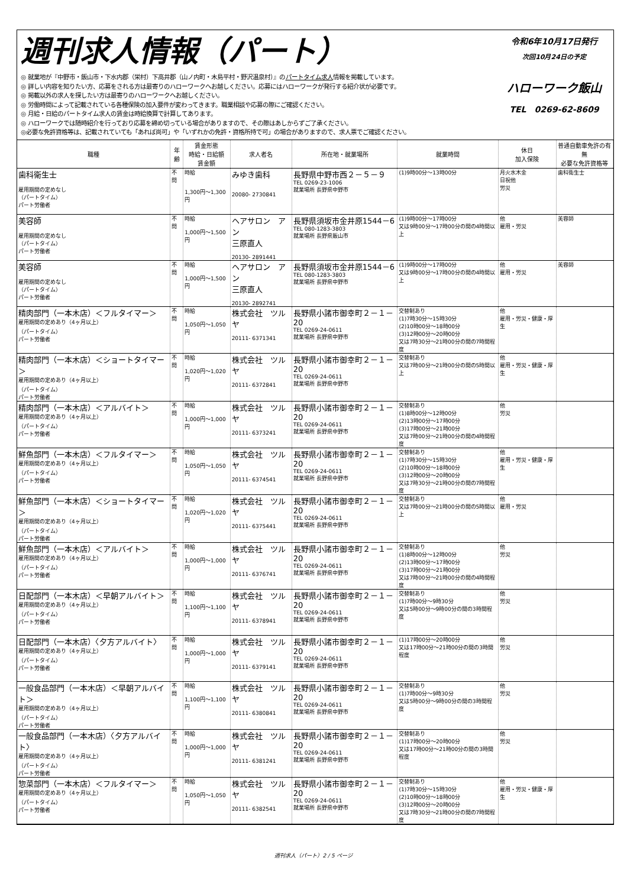週刊求人情報（パート）
◎ 就業地が『中野市・飯山市・下水内郡（栄村）下高井郡（山ノ内町・木島平村・野沢温泉村）』のパートタイム求人情報を掲載しています。
◎ 詳しい内容を知りたい方、応募をされる方は最寄りのハローワークへお越しください。応募にはハローワークが発行する紹介状が必要です。
◎ 掲載以外の求人を探したい方は最寄りのハローワークへお越しください。
◎ 労働時間によって記載されている各種保険の加入要件が変わってきます。職業相談や応募の際にご確認ください。
◎ 月給・日給のパートタイム求人の賃金は時給換算で計算してあります。
◎ ハローワークでは随時紹介を行っており応募を締め切っている場合がありますので、その際はあしからずご了承ください。
◎必要な免許資格等は、記載されていても「あれば尚可」や「いずれかの免許・資格所持で可」の場合がありますので、求人票でご確認ください。
令和6年10月17日発行
次回10月24日の予定
ハローワーク飯山
TEL　0269-62-8609
| 職種 | 年齢 | 賃金形態 時給・日給額 賃金額 | 求人者名 | 所在地・就業場所 | 就業時間 | 休日 加入保険 | 普通自動車免許の有無 必要な免許資格等 |
| --- | --- | --- | --- | --- | --- | --- | --- |
| 歯科衛生士 雇用期間の定めなし （パートタイム） パート労働者 | 不問 | 時給 1,300円～1,300円 | みゆき歯科 20080- 2730841 | 長野県中野市西２－５－９ TEL 0269-23-1006 就業場所 長野県中野市 | (1)9時00分～13時00分 | 月火水木金 日祝他 労災 | 歯科衛生士 |
| 美容師 雇用期間の定めなし （パートタイム） パート労働者 | 不問 | 時給 1,000円～1,500円 | ヘアサロン アン 三原直人 20130- 2891441 | 長野県須坂市金井原1544－6 TEL 080-1283-3803 就業場所 長野県飯山市 | (1)9時00分～17時00分 又は9時00分～17時00分の間の4時間以上 | 他 雇用・労災 | 美容師 |
| 美容師 雇用期間の定めなし （パートタイム） パート労働者 | 不問 | 時給 1,000円～1,500円 | ヘアサロン アン 三原直人 20130- 2892741 | 長野県須坂市金井原1544－6 TEL 080-1283-3803 就業場所 長野県中野市 | (1)9時00分～17時00分 又は9時00分～17時00分の間の4時間以上 | 他 雇用・労災 | 美容師 |
| 精肉部門（一本木店）＜フルタイマー＞ 雇用期間の定めあり（4ヶ月以上） （パートタイム） パート労働者 | 不問 | 時給 1,050円～1,050円 | 株式会社 ツルヤ 20111- 6371341 | 長野県小諸市御幸町２－１－20 TEL 0269-24-0611 就業場所 長野県中野市 | 交替制あり (1)7時30分～15時30分 (2)10時00分～18時00分 (3)12時00分～20時00分 又は7時30分～21時00分の間の7時間程度 | 他 雇用・労災・健康・厚生 | |
| 精肉部門（一本木店）＜ショートタイマー＞ 雇用期間の定めあり（4ヶ月以上） （パートタイム） パート労働者 | 不問 | 時給 1,020円～1,020円 | 株式会社 ツルヤ 20111- 6372841 | 長野県小諸市御幸町２－１－20 TEL 0269-24-0611 就業場所 長野県中野市 | 交替制あり 又は7時00分～21時00分の間の5時間以上 | 他 雇用・労災・健康・厚生 | |
| 精肉部門（一本木店）＜アルバイト＞ 雇用期間の定めあり（4ヶ月以上） （パートタイム） パート労働者 | 不問 | 時給 1,000円～1,000円 | 株式会社 ツルヤ 20111- 6373241 | 長野県小諸市御幸町２－１－20 TEL 0269-24-0611 就業場所 長野県中野市 | 交替制あり (1)8時00分～12時00分 (2)13時00分～17時00分 (3)17時00分～21時00分 又は7時00分～21時00分の間の4時間程度 | 他 労災 | |
| 鮮魚部門（一本木店）＜フルタイマー＞ 雇用期間の定めあり（4ヶ月以上） （パートタイム） パート労働者 | 不問 | 時給 1,050円～1,050円 | 株式会社 ツルヤ 20111- 6374541 | 長野県小諸市御幸町２－１－20 TEL 0269-24-0611 就業場所 長野県中野市 | 交替制あり (1)7時30分～15時30分 (2)10時00分～18時00分 (3)12時00分～20時00分 又は7時30分～21時00分の間の7時間程度 | 他 雇用・労災・健康・厚生 | |
| 鮮魚部門（一本木店）＜ショートタイマー＞ 雇用期間の定めあり（4ヶ月以上） （パートタイム） パート労働者 | 不問 | 時給 1,020円～1,020円 | 株式会社 ツルヤ 20111- 6375441 | 長野県小諸市御幸町２－１－20 TEL 0269-24-0611 就業場所 長野県中野市 | 交替制あり 又は7時00分～21時00分の間の5時間以上 | 他 雇用・労災 | |
| 鮮魚部門（一本木店）＜アルバイト＞ 雇用期間の定めあり（4ヶ月以上） （パートタイム） パート労働者 | 不問 | 時給 1,000円～1,000円 | 株式会社 ツルヤ 20111- 6376741 | 長野県小諸市御幸町２－１－20 TEL 0269-24-0611 就業場所 長野県中野市 | 交替制あり (1)8時00分～12時00分 (2)13時00分～17時00分 (3)17時00分～21時00分 又は7時00分～21時00分の間の4時間程度 | 他 労災 | |
| 日配部門（一本木店）＜早朝アルバイト＞ 雇用期間の定めあり（4ヶ月以上） （パートタイム） パート労働者 | 不問 | 時給 1,100円～1,100円 | 株式会社 ツルヤ 20111- 6378941 | 長野県小諸市御幸町２－１－20 TEL 0269-24-0611 就業場所 長野県中野市 | 交替制あり (1)7時00分～9時30分 又は5時00分～9時00分の間の3時間程度 | 他 労災 | |
| 日配部門（一本木店）〈夕方アルバイト〉 雇用期間の定めあり（4ヶ月以上） （パートタイム） パート労働者 | 不問 | 時給 1,000円～1,000円 | 株式会社 ツルヤ 20111- 6379141 | 長野県小諸市御幸町２－１－20 TEL 0269-24-0611 就業場所 長野県中野市 | (1)17時00分～20時00分 又は17時00分～21時00分の間の3時間程度 | 他 労災 | |
| 一般食品部門（一本木店）＜早朝アルバイト＞ 雇用期間の定めあり（4ヶ月以上） （パートタイム） パート労働者 | 不問 | 時給 1,100円～1,100円 | 株式会社 ツルヤ 20111- 6380841 | 長野県小諸市御幸町２－１－20 TEL 0269-24-0611 就業場所 長野県中野市 | 交替制あり (1)7時00分～9時30分 又は5時00分～9時00分の間の3時間程度 | 他 労災 | |
| 一般食品部門（一本木店）〈夕方アルバイト〉 雇用期間の定めあり（4ヶ月以上） （パートタイム） パート労働者 | 不問 | 時給 1,000円～1,000円 | 株式会社 ツルヤ 20111- 6381241 | 長野県小諸市御幸町２－１－20 TEL 0269-24-0611 就業場所 長野県中野市 | 交替制あり (1)17時00分～20時00分 又は17時00分～21時00分の間の3時間程度 | 他 労災 | |
| 惣菜部門（一本木店）＜フルタイマー＞ 雇用期間の定めあり（4ヶ月以上） （パートタイム） パート労働者 | 不問 | 時給 1,050円～1,050円 | 株式会社 ツルヤ 20111- 6382541 | 長野県小諸市御幸町２－１－20 TEL 0269-24-0611 就業場所 長野県中野市 | 交替制あり (1)7時30分～15時30分 (2)10時00分～18時00分 (3)12時00分～20時00分 又は7時30分～21時00分の間の7時間程度 | 他 雇用・労災・健康・厚生 | |
週刊求人（パート）2 / 5 ページ